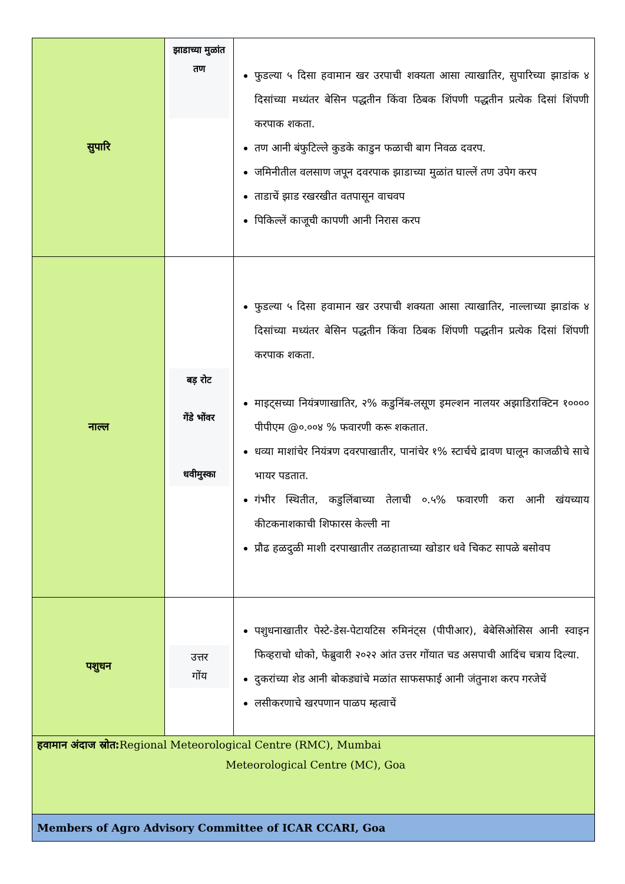| सुपारि | झाडाच्या मुळांत तण | फुडल्या ५ दिसा हवामान खर उरपाची शक्यता आसा त्याखातिर, सुपारिच्या झाडांक ४ दिसांच्या मध्यंतर बेसिन पद्धतीन किंवा ठिबक शिंपणी पद्धतीन प्रत्येक दिसां शिंपणी करपाक शकता. तण आनी बंफुटिल्ले कुडके काडुन फळाची बाग निवळ दवरप. जमिनीतील वलसाण जपून दवरपाक झाडाच्या मुळांत घाल्लें तण उपेग करप ताडाचें झाड रखरखीत वतपासून वाचवप पिकिल्लें काजूची कापणी आनी निरास करप |
| नाल्ल | बड़ रोट गेंडे भोंवर धवीमुस्का | फुडल्या ५ दिसा हवामान खर उरपाची शक्यता आसा त्याखातिर, नाल्लाच्या झाडांक ४ दिसांच्या मध्यंतर बेसिन पद्धतीन किंवा ठिबक शिंपणी पद्धतीन प्रत्येक दिसां शिंपणी करपाक शकता. माइट्सच्या नियंत्रणाखातिर, २% कडुनिंब-लसूण इमल्शन नालयर अझाडिराक्टिन १०००० पीपीएम @०.००४ % फवारणी करू शकतात. धव्या माशांचेर नियंत्रण दवरपाखातीर, पानांचेर १% स्टार्चचे द्रावण घालून काजळीचे साचे भायर पडतात. गंभीर स्थितीत, कडुलिंबाच्या तेलाची ०.५% फवारणी करा आनी खंयच्याय कीटकनाशकाची शिफारस केल्ली ना प्रौढ हळदुळी माशी दरपाखातीर तळहाताच्या खोडार धवे चिकट सापळे बसोवप |
| पशुधन | उत्तर गोंय | पशुधनाखातीर पेस्टे-डेस-पेटायटिस रुमिनंट्स (पीपीआर), बेबेसिओसिस आनी स्वाइन फिव्हराचो धोको, फेब्रुवारी २०२२ आंत उत्तर गोंयात चड असपाची आदिंच चत्राय दिल्या. दुकरांच्या शेड आनी बोकड्यांचे मळांत साफसफाई आनी जंतुनाश करप गरजेचें लसीकरणाचे खरपणान पाळप म्हत्वाचें |
| हवामान अंदाज स्रोत: Regional Meteorological Centre (RMC), Mumbai Meteorological Centre (MC), Goa | | |
| Members of Agro Advisory Committee of ICAR CCARI, Goa | | |